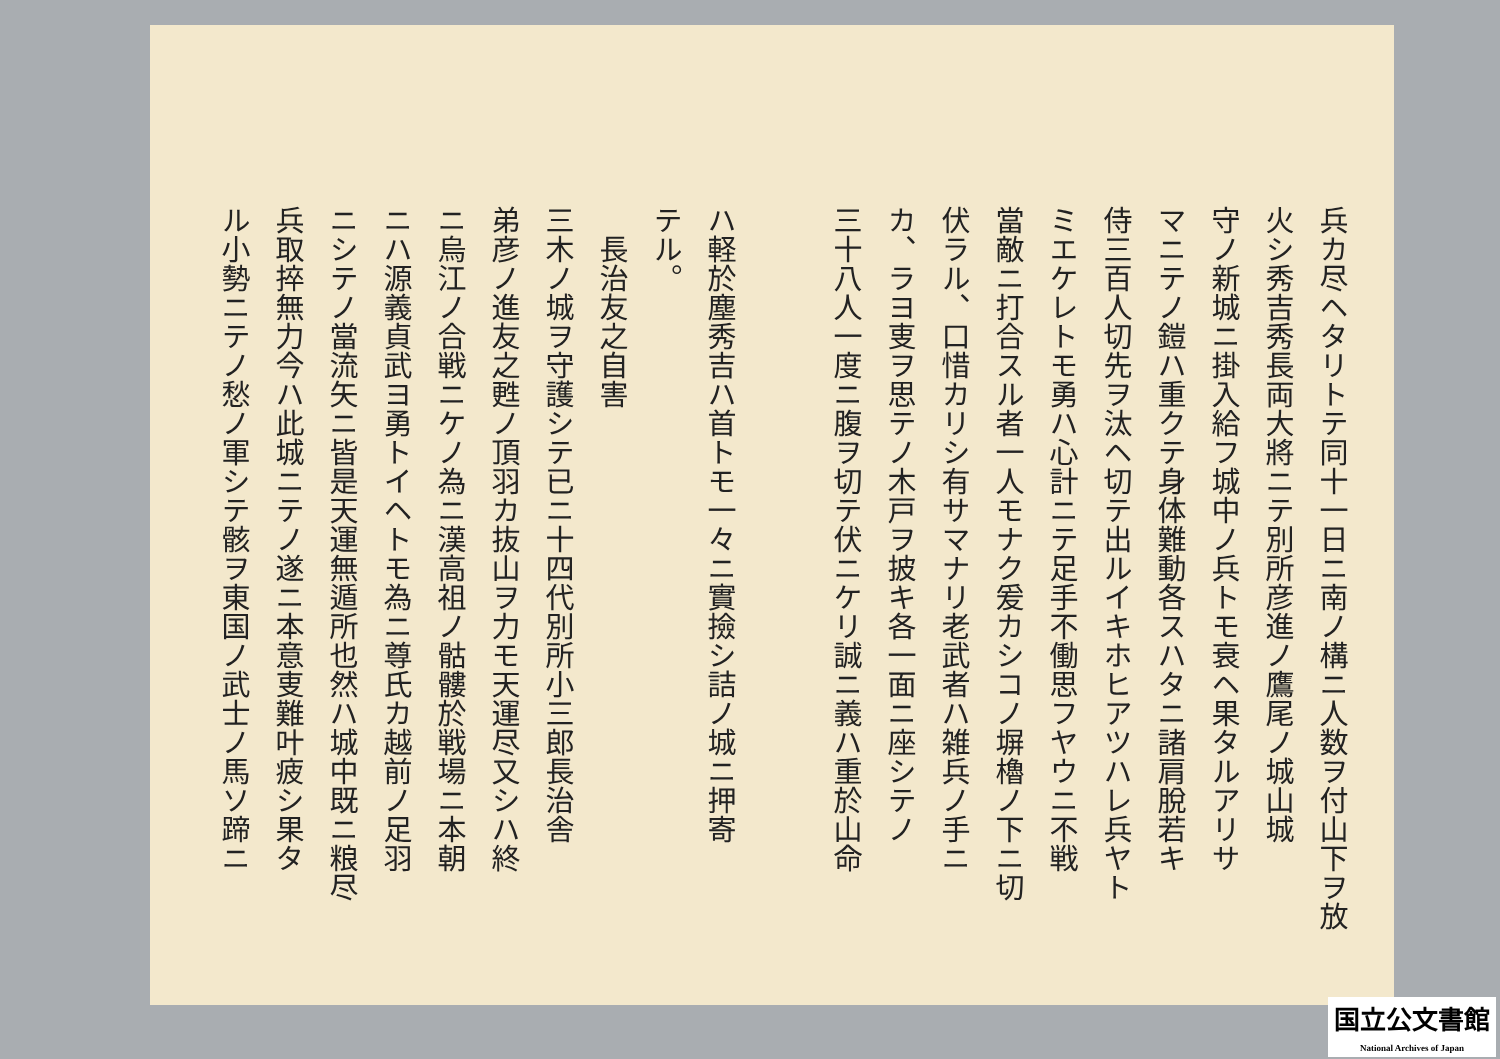ハ軽於塵秀吉ハ首トモ一々ニ實撿シ詰ノ城ニ押寄
テル。
　長治友之自害
三木ノ城ヲ守護シテ已ニ十四代別所小三郎長治舎
弟彦ノ進友之甦ノ頂羽カ抜山ヲ力モ天運尽又シハ終
ニ烏江ノ合戦ニケノ為ニ漢高祖ノ骷髏於戦場ニ本朝
ニハ源義貞武ヨ勇トイヘトモ為ニ尊氏カ越前ノ足羽
ニシテノ當流矢ニ皆是天運無遁所也然ハ城中既ニ粮尽
兵取捽無力今ハ此城ニテノ遂ニ本意叓難叶疲シ果タ
ル小勢ニテノ愁ノ軍シテ骸ヲ東国ノ武士ノ馬ソ蹄ニ
兵カ尽ヘタリトテ同十一日ニ南ノ構ニ人数ヲ付山下ヲ放
火シ秀吉秀長両大將ニテ別所彦進ノ鷹尾ノ城山城
守ノ新城ニ掛入給フ城中ノ兵トモ衰ヘ果タルアリサ
マニテノ鎧ハ重クテ身体難動各スハタニ諸肩脫若キ
侍三百人切先ヲ汰ヘ切テ出ルイキホヒアツハレ兵ヤト
ミエケレトモ勇ハ心計ニテ足手不働思フヤウニ不戦
當敵ニ打合スル者一人モナク爰カシコノ塀櫓ノ下ニ切
伏ラル、口惜カリシ有サマナリ老武者ハ雑兵ノ手ニ
カ、ラヨ叓ヲ思テノ木戸ヲ披キ各一面ニ座シテノ
三十八人一度ニ腹ヲ切テ伏ニケリ誠ニ義ハ重於山命
国立公文書館
National Archives of Japan